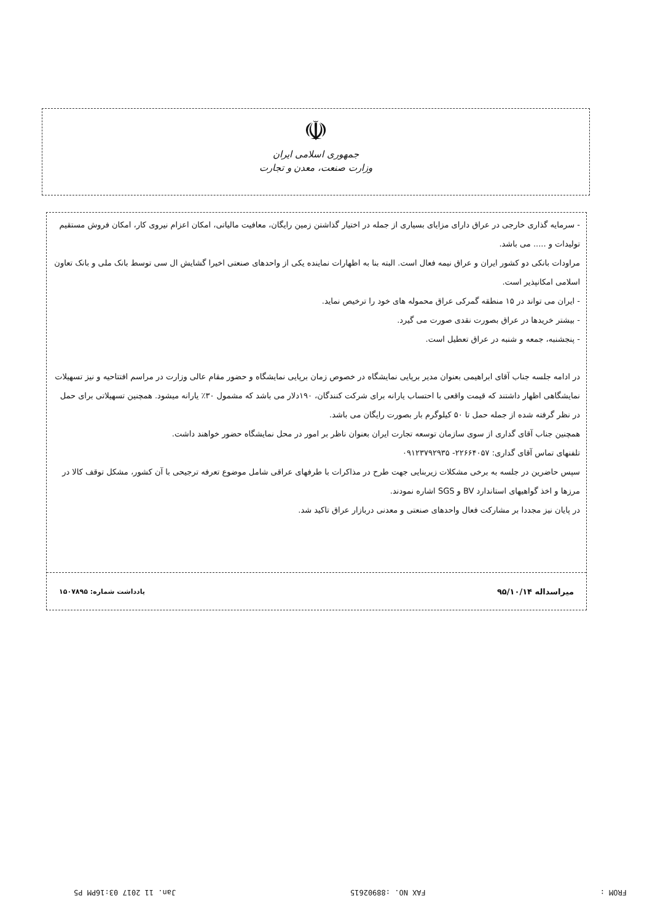☫
جمهوری اسلامی ایران
وزارت صنعت، معدن و تجارت
- سرمایه گذاری خارجی در عراق دارای مزایای بسیاری از جمله در اختیار گذاشتن زمین رایگان، معافیت مالیاتی، امکان اعزام نیروی کار، امکان فروش مستقیم تولیدات و ..... می باشد.
مراودات بانکی دو کشور ایران و عراق نیمه فعال است. البته بنا به اظهارات نماینده یکی از واحدهای صنعتی اخیرا گشایش ال سی توسط بانک ملی و بانک تعاون اسلامی امکانپذیر است.
- ایران می تواند در ۱۵ منطقه گمرکی عراق محموله های خود را ترخیص نماید.
- بیشتر خریدها در عراق بصورت نقدی صورت می گیرد.
- پنجشنبه، جمعه و شنبه در عراق تعطیل است.
در ادامه جلسه جناب آقای ابراهیمی بعنوان مدیر برپایی نمایشگاه در خصوص زمان برپایی نمایشگاه و حضور مقام عالی وزارت در مراسم افتتاحیه و نیز تسهیلات نمایشگاهی اظهار داشتند که قیمت واقعی با احتساب یارانه برای شرکت کنندگان، ۱۹۰دلار می باشد که مشمول ۳۰٪ یارانه میشود. همچنین تسهیلاتی برای حمل در نظر گرفته شده از جمله حمل تا ۵۰ کیلوگرم بار بصورت رایگان می باشد.
همچنین جناب آقای گداری از سوی سازمان توسعه تجارت ایران بعنوان ناظر بر امور در محل نمایشگاه حضور خواهند داشت.
تلفنهای تماس آقای گداری: ۲۲۶۶۴۰۵۷- ۰۹۱۲۳۷۹۲۹۳۵
سپس حاضرین در جلسه به برخی مشکلات زیربنایی جهت طرح در مذاکرات با طرفهای عراقی شامل موضوع تعرفه ترجیحی با آن کشور، مشکل توقف کالا در مرزها و اخذ گواهیهای استاندارد BV و SGS اشاره نمودند.
در پایان نیز مجددا بر مشارکت فعال واحدهای صنعتی و معدنی دربازار عراق تاکید شد.
میراسداله ۹۵/۱۰/۱۴ یادداشت شماره: ۱۵۰۷۸۹۵
FROM : FAX NO. :88902615 Jan. 11 2017 03:16PM P5